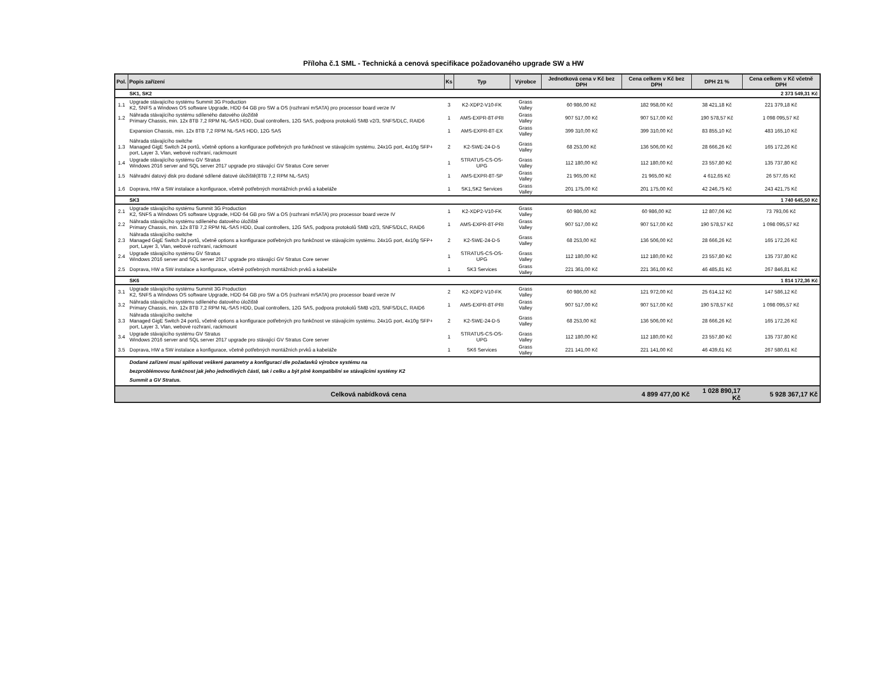Příloha č.1 SML - Technická a cenová specifikace požadovaného upgrade SW a HW
| Pol. | Popis zařízení | Ks | Typ | Výrobce | Jednotková cena v Kč bez DPH | Cena celkem v Kč bez DPH | DPH 21 % | Cena celkem v Kč včetně DPH |
| --- | --- | --- | --- | --- | --- | --- | --- | --- |
| | SK1, SK2 | | | | | | | 2 373 549,31 Kč |
| 1.1 | Upgrade stávajícího systému Summit 3G Production K2, SNFS a Windows OS software Upgrade, HDD 64 GB pro SW a OS (rozhraní mSATA) pro processor board verze IV | 3 | K2-XDP2-V10-FK | Grass Valley | 60 986,00 Kč | 182 958,00 Kč | 38 421,18 Kč | 221 379,18 Kč |
| 1.2 | Náhrada stávajícího systému sdíleného datového úložiště Primary Chassis, min. 12x 8TB 7,2 RPM NL-SAS HDD, Dual controllers, 12G SAS, podpora protokolů SMB v2/3, SNFS/DLC, RAID6 | 1 | AMS-EXPR-8T-PRI | Grass Valley | 907 517,00 Kč | 907 517,00 Kč | 190 578,57 Kč | 1 098 095,57 Kč |
| | Expansion Chassis, min. 12x 8TB 7,2 RPM NL-SAS HDD, 12G SAS | 1 | AMS-EXPR-8T-EX | Grass Valley | 399 310,00 Kč | 399 310,00 Kč | 83 855,10 Kč | 483 165,10 Kč |
| 1.3 | Náhrada stávajícího switche Managed GigE Switch 24 portů, včetně options a konfigurace potřebných pro funkčnost ve stávajícím systému. 24x1G port, 4x10g SFP+ port, Layer 3, Vlan, webové rozhraní, rackmount | 2 | K2-SWE-24-D-5 | Grass Valley | 68 253,00 Kč | 136 506,00 Kč | 28 666,26 Kč | 165 172,26 Kč |
| 1.4 | Upgrade stávajícího systému GV Stratus Windows 2016 server and SQL server 2017 upgrade pro stávající GV Stratus Core server | 1 | STRATUS-CS-OS-UPG | Grass Valley | 112 180,00 Kč | 112 180,00 Kč | 23 557,80 Kč | 135 737,80 Kč |
| 1.5 | Náhradní datový disk pro dodané sdílené datové úložiště(8TB 7,2 RPM NL-SAS) | 1 | AMS-EXPR-8T-SP | Grass Valley | 21 965,00 Kč | 21 965,00 Kč | 4 612,65 Kč | 26 577,65 Kč |
| 1.6 | Doprava, HW a SW instalace a konfigurace, včetně potřebných montážních prvků a kabeláže | 1 | SK1,SK2 Services | Grass Valley | 201 175,00 Kč | 201 175,00 Kč | 42 246,75 Kč | 243 421,75 Kč |
| | SK3 | | | | | | | 1 740 645,50 Kč |
| 2.1 | Upgrade stávajícího systému Summit 3G Production K2, SNFS a Windows OS software Upgrade, HDD 64 GB pro SW a OS (rozhraní mSATA) pro processor board verze IV | 1 | K2-XDP2-V10-FK | Grass Valley | 60 986,00 Kč | 60 986,00 Kč | 12 807,06 Kč | 73 793,06 Kč |
| 2.2 | Náhrada stávajícího systému sdíleného datového úložiště Primary Chassis, min. 12x 8TB 7,2 RPM NL-SAS HDD, Dual controllers, 12G SAS, podpora protokolů SMB v2/3, SNFS/DLC, RAID6 | 1 | AMS-EXPR-8T-PRI | Grass Valley | 907 517,00 Kč | 907 517,00 Kč | 190 578,57 Kč | 1 098 095,57 Kč |
| 2.3 | Náhrada stávajícího switche Managed GigE Switch 24 portů, včetně options a konfigurace potřebných pro funkčnost ve stávajícím systému. 24x1G port, 4x10g SFP+ port, Layer 3, Vlan, webové rozhraní, rackmount | 2 | K2-SWE-24-D-5 | Grass Valley | 68 253,00 Kč | 136 506,00 Kč | 28 666,26 Kč | 165 172,26 Kč |
| 2.4 | Upgrade stávajícího systému GV Stratus Windows 2016 server and SQL server 2017 upgrade pro stávající GV Stratus Core server | 1 | STRATUS-CS-OS-UPG | Grass Valley | 112 180,00 Kč | 112 180,00 Kč | 23 557,80 Kč | 135 737,80 Kč |
| 2.5 | Doprava, HW a SW instalace a konfigurace, včetně potřebných montážních prvků a kabeláže | 1 | SK3 Services | Grass Valley | 221 361,00 Kč | 221 361,00 Kč | 46 485,81 Kč | 267 846,81 Kč |
| | SK6 | | | | | | | 1 814 172,36 Kč |
| 3.1 | Upgrade stávajícího systému Summit 3G Production K2, SNFS a Windows OS software Upgrade, HDD 64 GB pro SW a OS (rozhraní mSATA) pro processor board verze IV | 2 | K2-XDP2-V10-FK | Grass Valley | 60 986,00 Kč | 121 972,00 Kč | 25 614,12 Kč | 147 586,12 Kč |
| 3.2 | Náhrada stávajícího systému sdíleného datového úložiště Primary Chassis, min. 12x 8TB 7,2 RPM NL-SAS HDD, Dual controllers, 12G SAS, podpora protokolů SMB v2/3, SNFS/DLC, RAID6 | 1 | AMS-EXPR-8T-PRI | Grass Valley | 907 517,00 Kč | 907 517,00 Kč | 190 578,57 Kč | 1 098 095,57 Kč |
| 3.3 | Náhrada stávajícího switche Managed GigE Switch 24 portů, včetně options a konfigurace potřebných pro funkčnost ve stávajícím systému. 24x1G port, 4x10g SFP+ port, Layer 3, Vlan, webové rozhraní, rackmount | 2 | K2-SWE-24-D-5 | Grass Valley | 68 253,00 Kč | 136 506,00 Kč | 28 666,26 Kč | 165 172,26 Kč |
| 3.4 | Upgrade stávajícího systému GV Stratus Windows 2016 server and SQL server 2017 upgrade pro stávající GV Stratus Core server | 1 | STRATUS-CS-OS-UPG | Grass Valley | 112 180,00 Kč | 112 180,00 Kč | 23 557,80 Kč | 135 737,80 Kč |
| 3.5 | Doprava, HW a SW instalace a konfigurace, včetně potřebných montážních prvků a kabeláže | 1 | SK6 Services | Grass Valley | 221 141,00 Kč | 221 141,00 Kč | 46 439,61 Kč | 267 580,61 Kč |
| | Dodané zařízení musí splňovat veškeré parametry a konfiguraci dle požadavků výrobce systému na bezproblémovou funkčnost jak jeho jednotlivých částí, tak i celku a být plně kompatibilní se stávajícími systémy K2 Summit a GV Stratus. | | | | | | | |
| Celková nabídková cena | | | | | | 4 899 477,00 Kč | 1 028 890,17 Kč | 5 928 367,17 Kč |